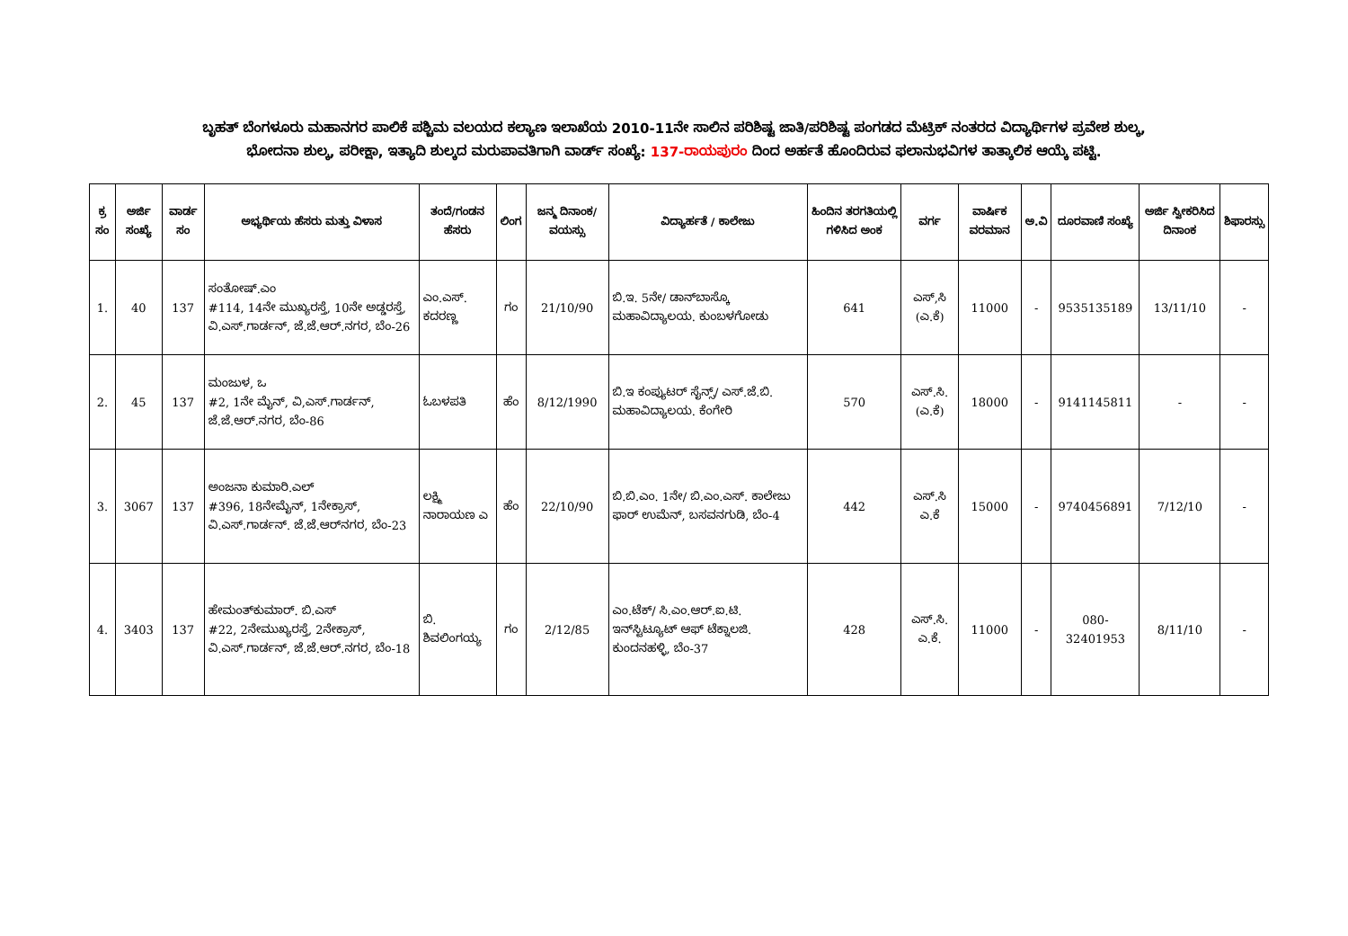ಬೃಹತ್ ಬೆಂಗಳೂರು ಮಹಾನಗರ ಪಾಲಿಕೆ ಪಶ್ಚಿಮ ವಲಯದ ಕಲ್ಯಾಣ ಇಲಾಖೆಯ 2010-11ನೇ ಸಾಲಿನ ಪರಿಶಿಷ್ಟ ಜಾತಿ/ಪರಿಶಿಷ್ಟ ಪಂಗಡದ ಮೆಟ್ರಿಕ್ ನಂತರದ ವಿದ್ಯಾರ್ಥಿಗಳ ಪ್ರವೇಶ ಶುಲ್ಕ,
ಭೋದನಾ ಶುಲ್ಕ, ಪರೀಕ್ಷಾ, ಇತ್ಯಾದಿ ಶುಲ್ಕದ ಮರುಪಾವತಿಗಾಗಿ ವಾರ್ಡ್ ಸಂಖ್ಯೆ: 137-ರಾಯಪುರಂ ದಿಂದ ಅರ್ಹತೆ ಹೊಂದಿರುವ ಫಲಾನುಭವಿಗಳ ತಾತ್ಕಾಲಿಕ ಆಯ್ಕೆ ಪಟ್ಟಿ.
| ಕ್ರ ಸಂ | ಅರ್ಜಿ ಸಂಖ್ಯೆ | ವಾರ್ಡ ಸಂ | ಅಭ್ಯರ್ಥಿಯ ಹೆಸರು ಮತ್ತು ವಿಳಾಸ | ತಂದೆ/ಗಂಡನ ಹೆಸರು | ಲಿಂಗ | ಜನ್ಮ ದಿನಾಂಕ/ ವಯಸ್ಸು | ವಿದ್ಯಾರ್ಹತೆ / ಕಾಲೇಜು | ಹಿಂದಿನ ತರಗತಿಯಲ್ಲಿ ಗಳಿಸಿದ ಅಂಕ | ವರ್ಗ | ವಾರ್ಷಿಕ ವರಮಾನ | ಅ.ವಿ | ದೂರವಾಣಿ ಸಂಖ್ಯೆ | ಅರ್ಜಿ ಸ್ವೀಕರಿಸಿದ ದಿನಾಂಕ | ಶಿಫಾರಸ್ಸು |
| --- | --- | --- | --- | --- | --- | --- | --- | --- | --- | --- | --- | --- | --- | --- |
| 1. | 40 | 137 | ಸಂತೋಷ್.ಎಂ #114, 14ನೇ ಮುಖ್ಯರಸ್ತೆ, 10ನೇ ಅಡ್ಡರಸ್ತೆ, ವಿ.ಎಸ್.ಗಾರ್ಡನ್, ಜೆ.ಜೆ.ಆರ್.ನಗರ, ಬೆಂ-26 | ಎಂ.ಎಸ್. ಕದರಣ್ಣ | ಗಂ | 21/10/90 | ಬಿ.ಇ. 5ನೇ/ ಡಾನ್‌ಬಾಸ್ಕೊ ಮಹಾವಿದ್ಯಾಲಯ. ಕುಂಬಳಗೋಡು | 641 | ಎಸ್,ಸಿ (ಎ.ಕೆ) | 11000 | - | 9535135189 | 13/11/10 | - |
| 2. | 45 | 137 | ಮಂಜುಳ, ಒ #2, 1ನೇ ಮೈನ್, ವಿ,ಎಸ್.ಗಾರ್ಡನ್, ಜೆ.ಜೆ.ಆರ್.ನಗರ, ಬೆಂ-86 | ಓಬಳಪತಿ | ಹೆಂ | 8/12/1990 | ಬಿ.ಇ ಕಂಪ್ಯುಟರ್ ಸೈನ್ಸ್/ ಎಸ್.ಜೆ.ಬಿ. ಮಹಾವಿದ್ಯಾಲಯ. ಕೆಂಗೇರಿ | 570 | ಎಸ್.ಸಿ. (ಎ.ಕೆ) | 18000 | - | 9141145811 | - | - |
| 3. | 3067 | 137 | ಅಂಜನಾ ಕುಮಾರಿ.ಎಲ್ #396, 18ನೇಮೈನ್, 1ನೇಕ್ರಾಸ್, ವಿ.ಎಸ್.ಗಾರ್ಡನ್. ಜೆ.ಜೆ.ಆರ್‌ನಗರ, ಬೆಂ-23 | ಲಕ್ಷ್ಮಿ ನಾರಾಯಣ ಎ | ಹೆಂ | 22/10/90 | ಬಿ.ಬಿ.ಎಂ. 1ನೇ/ ಬಿ.ಎಂ.ಎಸ್. ಕಾಲೇಜು ಫಾರ್ ಉಮೆನ್, ಬಸವನಗುಡಿ, ಬೆಂ-4 | 442 | ಎಸ್.ಸಿ ಎ.ಕೆ | 15000 | - | 9740456891 | 7/12/10 | - |
| 4. | 3403 | 137 | ಹೇಮಂತ್‌ಕುಮಾರ್. ಬಿ.ಎಸ್ #22, 2ನೇಮುಖ್ಯರಸ್ತೆ, 2ನೇಕ್ರಾಸ್, ವಿ.ಎಸ್.ಗಾರ್ಡನ್, ಜೆ.ಜೆ.ಆರ್.ನಗರ, ಬೆಂ-18 | ಬಿ. ಶಿವಲಿಂಗಯ್ಯ | ಗಂ | 2/12/85 | ಎಂ.ಟೆಕ್/ ಸಿ.ಎಂ.ಆರ್.ಐ.ಟಿ. ಇನ್‌ಸ್ಟಿಟ್ಯೂಟ್ ಆಫ್ ಟೆಕ್ನಾಲಜಿ. ಕುಂದನಹಳ್ಳಿ, ಬೆಂ-37 | 428 | ಎಸ್.ಸಿ. ಎ.ಕೆ. | 11000 | - | 080- 32401953 | 8/11/10 | - |